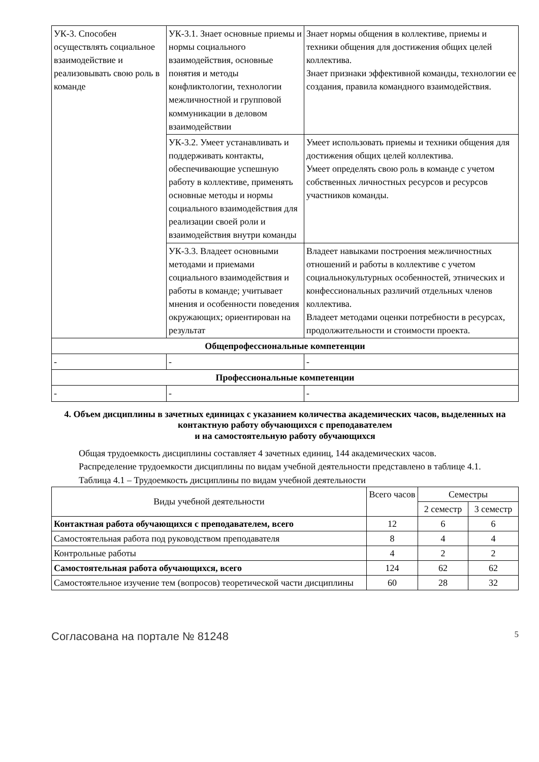| УК-3. Способен осуществлять социальное взаимодействие и реализовывать свою роль в команде | УК-3.1. Знает основные приемы и нормы социального взаимодействия, основные понятия и методы конфликтологии, технологии межличностной и групповой коммуникации в деловом взаимодействии | Знает нормы общения в коллективе, приемы и техники общения для достижения общих целей коллектива. Знает признаки эффективной команды, технологии ее создания, правила командного взаимодействия. |
| | УК-3.2. Умеет устанавливать и поддерживать контакты, обеспечивающие успешную работу в коллективе, применять основные методы и нормы социального взаимодействия для реализации своей роли и взаимодействия внутри команды | Умеет использовать приемы и техники общения для достижения общих целей коллектива. Умеет определять свою роль в команде с учетом собственных личностных ресурсов и ресурсов участников команды. |
| | УК-3.3. Владеет основными методами и приемами социального взаимодействия и работы в команде; учитывает мнения и особенности поведения окружающих; ориентирован на результат | Владеет навыками построения межличностных отношений и работы в коллективе с учетом социальнокультурных особенностей, этнических и конфессиональных различий отдельных членов коллектива. Владеет методами оценки потребности в ресурсах, продолжительности и стоимости проекта. |
| Общепрофессиональные компетенции | | |
| - | - | - |
| Профессиональные компетенции | | |
| - | - | - |
4. Объем дисциплины в зачетных единицах с указанием количества академических часов, выделенных на контактную работу обучающихся с преподавателем
и на самостоятельную работу обучающихся
Общая трудоемкость дисциплины составляет 4 зачетных единиц, 144 академических часов.
Распределение трудоемкости дисциплины по видам учебной деятельности представлено в таблице 4.1.
Таблица 4.1 – Трудоемкость дисциплины по видам учебной деятельности
| Виды учебной деятельности | Всего часов | Семестры | |
| --- | --- | --- | --- |
| | | 2 семестр | 3 семестр |
| Контактная работа обучающихся с преподавателем, всего | 12 | 6 | 6 |
| Самостоятельная работа под руководством преподавателя | 8 | 4 | 4 |
| Контрольные работы | 4 | 2 | 2 |
| Самостоятельная работа обучающихся, всего | 124 | 62 | 62 |
| Самостоятельное изучение тем (вопросов) теоретической части дисциплины | 60 | 28 | 32 |
Согласована на портале № 81248 5